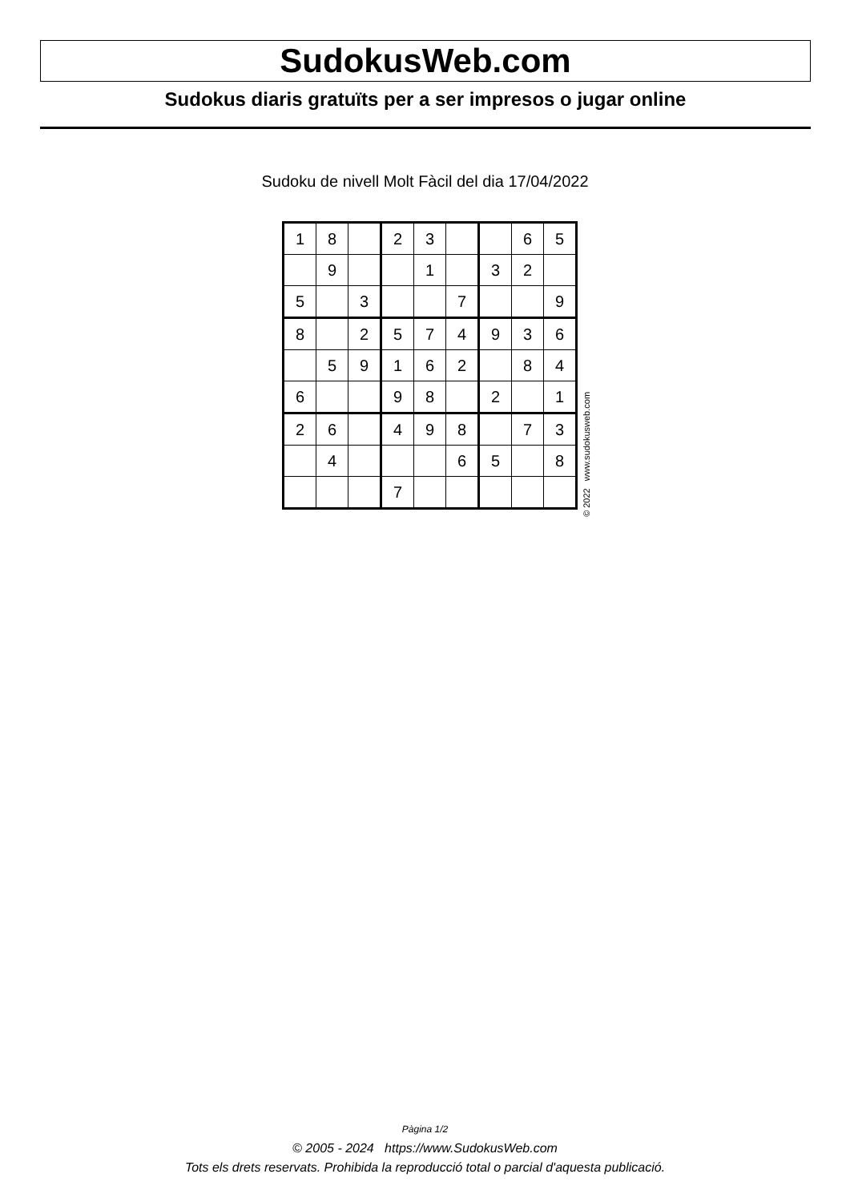SudokusWeb.com
Sudokus diaris gratuïts per a ser impresos o jugar online
Sudoku de nivell Molt Fàcil del dia 17/04/2022
| 1 | 8 | | 2 | 3 | | | 6 | 5 |
| | 9 | | | 1 | | 3 | 2 | |
| 5 | | 3 | | | 7 | | | 9 |
| 8 | | 2 | 5 | 7 | 4 | 9 | 3 | 6 |
| | 5 | 9 | 1 | 6 | 2 | | 8 | 4 |
| 6 | | | 9 | 8 | | 2 | | 1 |
| 2 | 6 | | 4 | 9 | 8 | | 7 | 3 |
| | 4 | | | | 6 | 5 | | 8 |
| | | | 7 | | | | | |
© 2022 www.sudokusweb.com
Pàgina 1/2
© 2005 - 2024 https://www.SudokusWeb.com
Tots els drets reservats. Prohibida la reproducció total o parcial d'aquesta publicació.